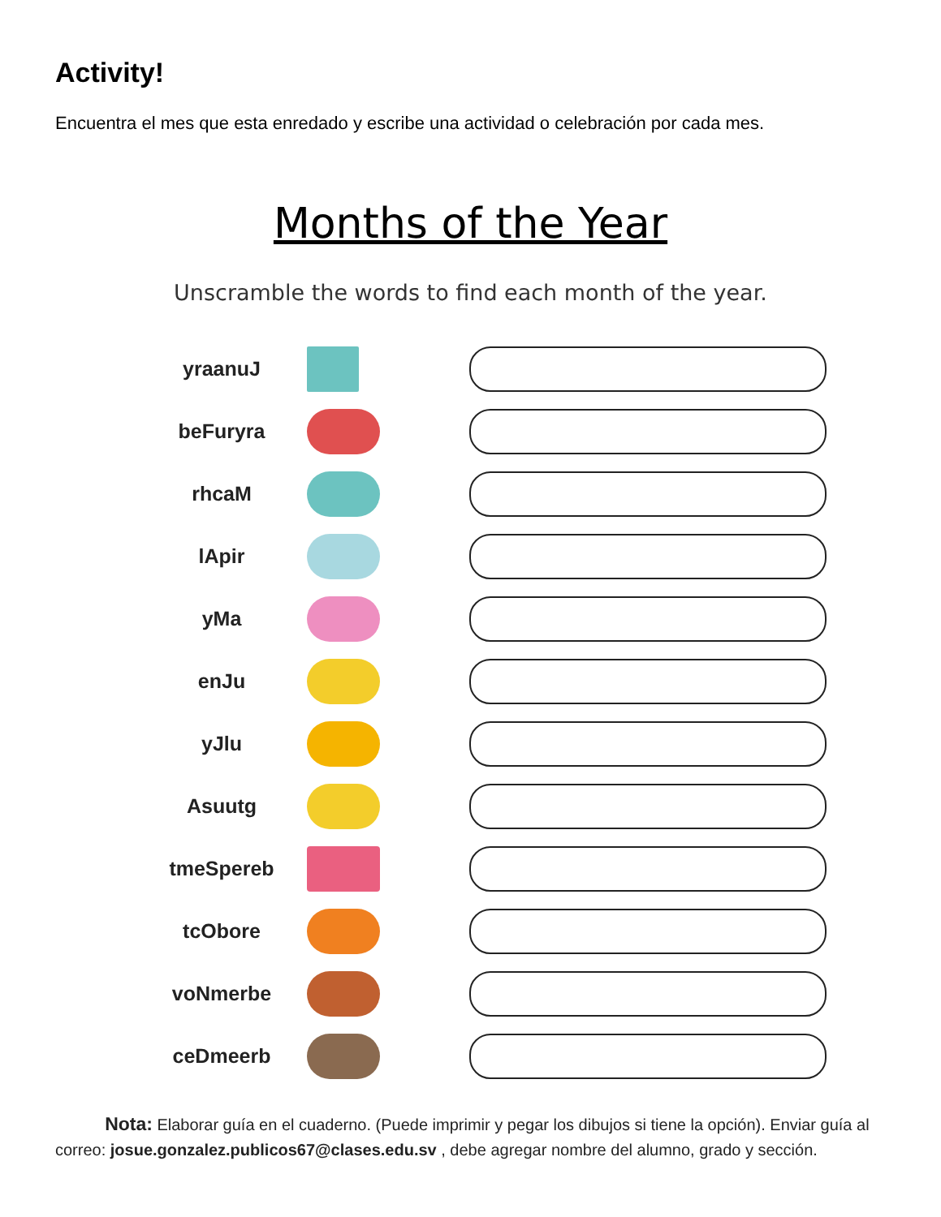Activity!
Encuentra el mes que esta enredado y escribe una actividad o celebración por cada mes.
Months of the Year
Unscramble the words to find each month of the year.
yraanuJ
beFuryra
rhcaM
lApir
yMa
enJu
yJlu
Asuutg
tmeSpereb
tcObore
voNmerbe
ceDmeerb
Nota: Elaborar guía en el cuaderno. (Puede imprimir y pegar los dibujos si tiene la opción). Enviar guía al correo: josue.gonzalez.publicos67@clases.edu.sv , debe agregar nombre del alumno, grado y sección.